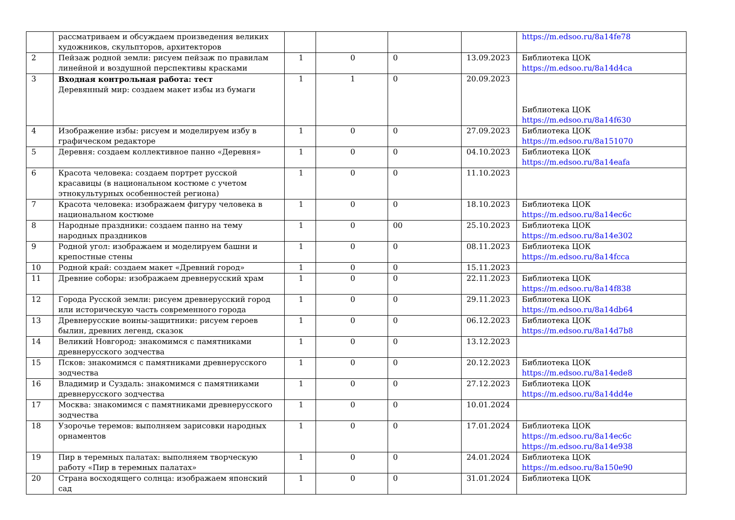| | рассматриваем и обсуждаем произведения великих художников, скульпторов, архитекторов | | | | | https://m.edsoo.ru/8a14fe78 |
| 2 | Пейзаж родной земли: рисуем пейзаж по правилам линейной и воздушной перспективы красками | 1 | 0 | 0 | 13.09.2023 | Библиотека ЦОК https://m.edsoo.ru/8a14d4ca |
| 3 | Входная контрольная работа: тест Деревянный мир: создаем макет избы из бумаги | 1 | 1 | 0 | 20.09.2023 | Библиотека ЦОК https://m.edsoo.ru/8a14f630 |
| 4 | Изображение избы: рисуем и моделируем избу в графическом редакторе | 1 | 0 | 0 | 27.09.2023 | Библиотека ЦОК https://m.edsoo.ru/8a151070 |
| 5 | Деревня: создаем коллективное панно «Деревня» | 1 | 0 | 0 | 04.10.2023 | Библиотека ЦОК https://m.edsoo.ru/8a14eafa |
| 6 | Красота человека: создаем портрет русской красавицы (в национальном костюме с учетом этнокультурных особенностей региона) | 1 | 0 | 0 | 11.10.2023 | |
| 7 | Красота человека: изображаем фигуру человека в национальном костюме | 1 | 0 | 0 | 18.10.2023 | Библиотека ЦОК https://m.edsoo.ru/8a14ec6c |
| 8 | Народные праздники: создаем панно на тему народных праздников | 1 | 0 | 00 | 25.10.2023 | Библиотека ЦОК https://m.edsoo.ru/8a14e302 |
| 9 | Родной угол: изображаем и моделируем башни и крепостные стены | 1 | 0 | 0 | 08.11.2023 | Библиотека ЦОК https://m.edsoo.ru/8a14fcca |
| 10 | Родной край: создаем макет «Древний город» | 1 | 0 | 0 | 15.11.2023 | |
| 11 | Древние соборы: изображаем древнерусский храм | 1 | 0 | 0 | 22.11.2023 | Библиотека ЦОК https://m.edsoo.ru/8a14f838 |
| 12 | Города Русской земли: рисуем древнерусский город или историческую часть современного города | 1 | 0 | 0 | 29.11.2023 | Библиотека ЦОК https://m.edsoo.ru/8a14db64 |
| 13 | Древнерусские воины-защитники: рисуем героев былин, древних легенд, сказок | 1 | 0 | 0 | 06.12.2023 | Библиотека ЦОК https://m.edsoo.ru/8a14d7b8 |
| 14 | Великий Новгород: знакомимся с памятниками древнерусского зодчества | 1 | 0 | 0 | 13.12.2023 | |
| 15 | Псков: знакомимся с памятниками древнерусского зодчества | 1 | 0 | 0 | 20.12.2023 | Библиотека ЦОК https://m.edsoo.ru/8a14ede8 |
| 16 | Владимир и Суздаль: знакомимся с памятниками древнерусского зодчества | 1 | 0 | 0 | 27.12.2023 | Библиотека ЦОК https://m.edsoo.ru/8a14dd4e |
| 17 | Москва: знакомимся с памятниками древнерусского зодчества | 1 | 0 | 0 | 10.01.2024 | |
| 18 | Узорочье теремов: выполняем зарисовки народных орнаментов | 1 | 0 | 0 | 17.01.2024 | Библиотека ЦОК https://m.edsoo.ru/8a14ec6c https://m.edsoo.ru/8a14e938 |
| 19 | Пир в теремных палатах: выполняем творческую работу «Пир в теремных палатах» | 1 | 0 | 0 | 24.01.2024 | Библиотека ЦОК https://m.edsoo.ru/8a150e90 |
| 20 | Страна восходящего солнца: изображаем японский сад | 1 | 0 | 0 | 31.01.2024 | Библиотека ЦОК |